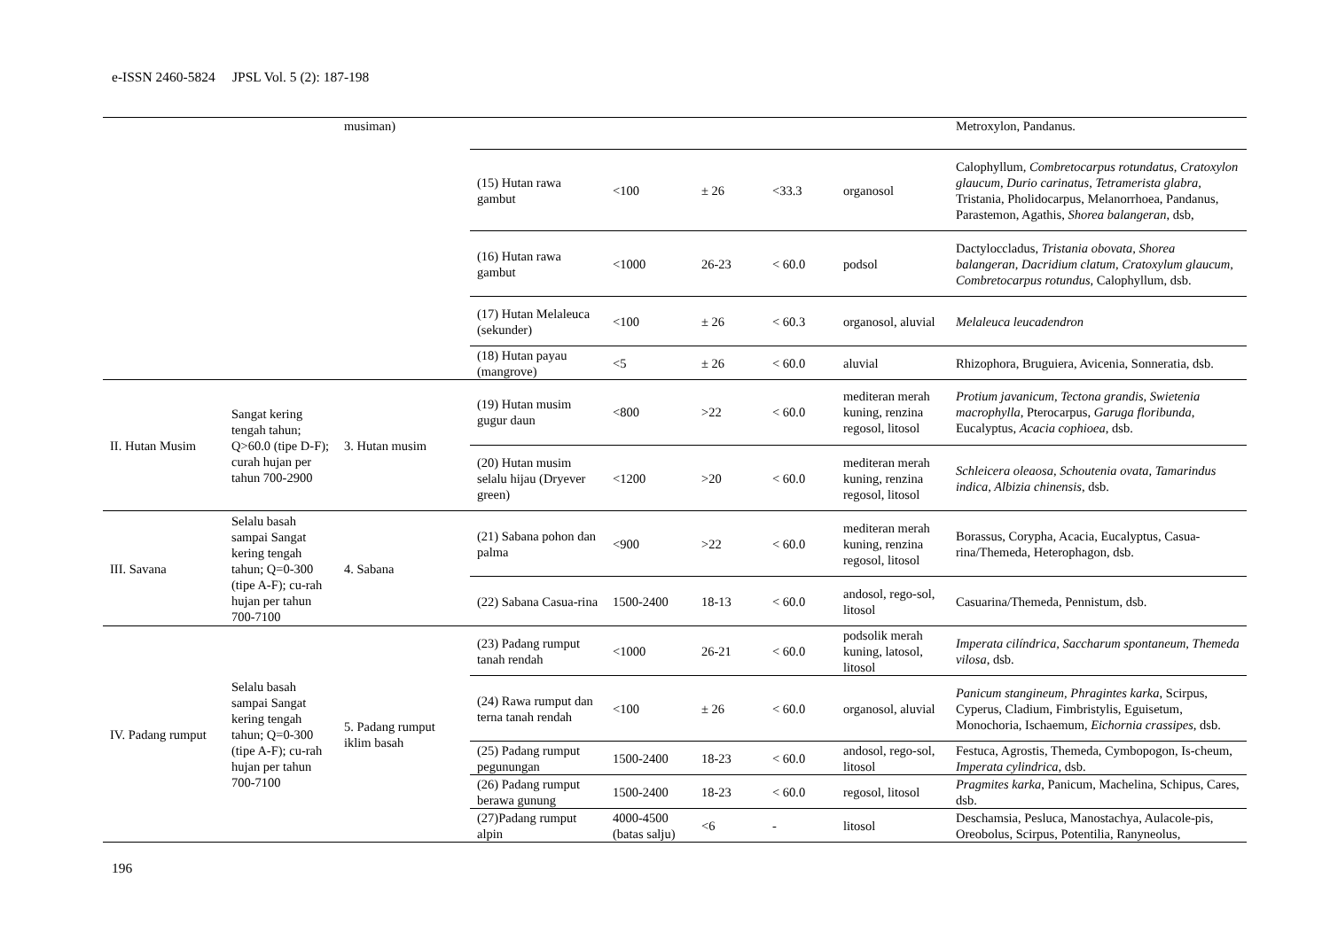e-ISSN 2460-5824 JPSL Vol. 5 (2): 187-198
| | | musiman) | | | | | | Metroxylon, Pandanus. |
| | | | (15) Hutan rawa gambut | <100 | ± 26 | <33.3 | organosol | Calophyllum , Combretocarpus rotundatus, Cratoxylon glaucum, Durio carinatus, Tetramerista glabra, Tristania, Pholidocarpus, Melanorrhoea, Pandanus, Parastemon, Agathis, Shorea balangeran , dsb, |
| | | | (16) Hutan rawa gambut | <1000 | 26-23 | < 60.0 | podsol | Dactyloccladus, Tristania obovata, Shorea balangeran, Dacridium clatum, Cratoxylum glaucum, Combretocarpus rotundus, Calophyllum, dsb. |
| | | | (17) Hutan Melaleuca (sekunder) | <100 | ± 26 | < 60.3 | organosol, aluvial | Melaleuca leucadendron |
| | | | (18) Hutan payau (mangrove) | <5 | ± 26 | < 60.0 | aluvial | Rhizophora, Bruguiera, Avicenia, Sonneratia, dsb. |
| II. Hutan Musim | Sangat kering tengah tahun; Q>60.0 (tipe D-F); curah hujan per tahun 700-2900 | 3. Hutan musim | (19) Hutan musim gugur daun | <800 | >22 | < 60.0 | mediteran merah kuning, renzina regosol, litosol | Protium javanicum, Tectona grandis, Swietenia macrophylla , Pterocarpus, Garuga floribunda , Eucalyptus, Acacia cophioea , dsb. |
| | | | (20) Hutan musim selalu hijau (Dryever green) | <1200 | >20 | < 60.0 | mediteran merah kuning, renzina regosol, litosol | Schleicera oleaosa, Schoutenia ovata, Tamarindus indica, Albizia chinensis , dsb. |
| III. Savana | Selalu basah sampai Sangat kering tengah tahun; Q=0-300 (tipe A-F); cu-rah hujan per tahun 700-7100 | 4. Sabana | (21) Sabana pohon dan palma | <900 | >22 | < 60.0 | mediteran merah kuning, renzina regosol, litosol | Borassus, Corypha, Acacia, Eucalyptus, Casua-rina/Themeda, Heterophagon, dsb. |
| | | | (22) Sabana Casua-rina | 1500-2400 | 18-13 | < 60.0 | andosol, rego-sol, litosol | Casuarina/Themeda, Pennistum, dsb. |
| IV. Padang rumput | Selalu basah sampai Sangat kering tengah tahun; Q=0-300 (tipe A-F); cu-rah hujan per tahun 700-7100 | 5. Padang rumput iklim basah | (23) Padang rumput tanah rendah | <1000 | 26-21 | < 60.0 | podsolik merah kuning, latosol, litosol | Imperata cilíndrica, Saccharum spontaneum, Themeda vilosa , dsb. |
| | | | (24) Rawa rumput dan terna tanah rendah | <100 | ± 26 | < 60.0 | organosol, aluvial | Panicum stangineum, Phragintes karka , Scirpus, Cyperus, Cladium, Fimbristylis, Eguisetum, Monochoria, Ischaemum , Eichornia crassipes , dsb. |
| | | | (25) Padang rumput pegunungan | 1500-2400 | 18-23 | < 60.0 | andosol, rego-sol, litosol | Festuca, Agrostis, Themeda, Cymbopogon, Is-cheum, Imperata cylindrica , dsb. |
| | | | (26) Padang rumput berawa gunung | 1500-2400 | 18-23 | < 60.0 | regosol, litosol | Pragmites karka , Panicum, Machelina, Schipus, Cares, dsb. |
| | | | (27)Padang rumput alpin | 4000-4500 (batas salju) | <6 | - | litosol | Deschamsia, Pesluca, Manostachya, Aulacole-pis, Oreobolus, Scirpus, Potentilia, Ranyneolus, |
196